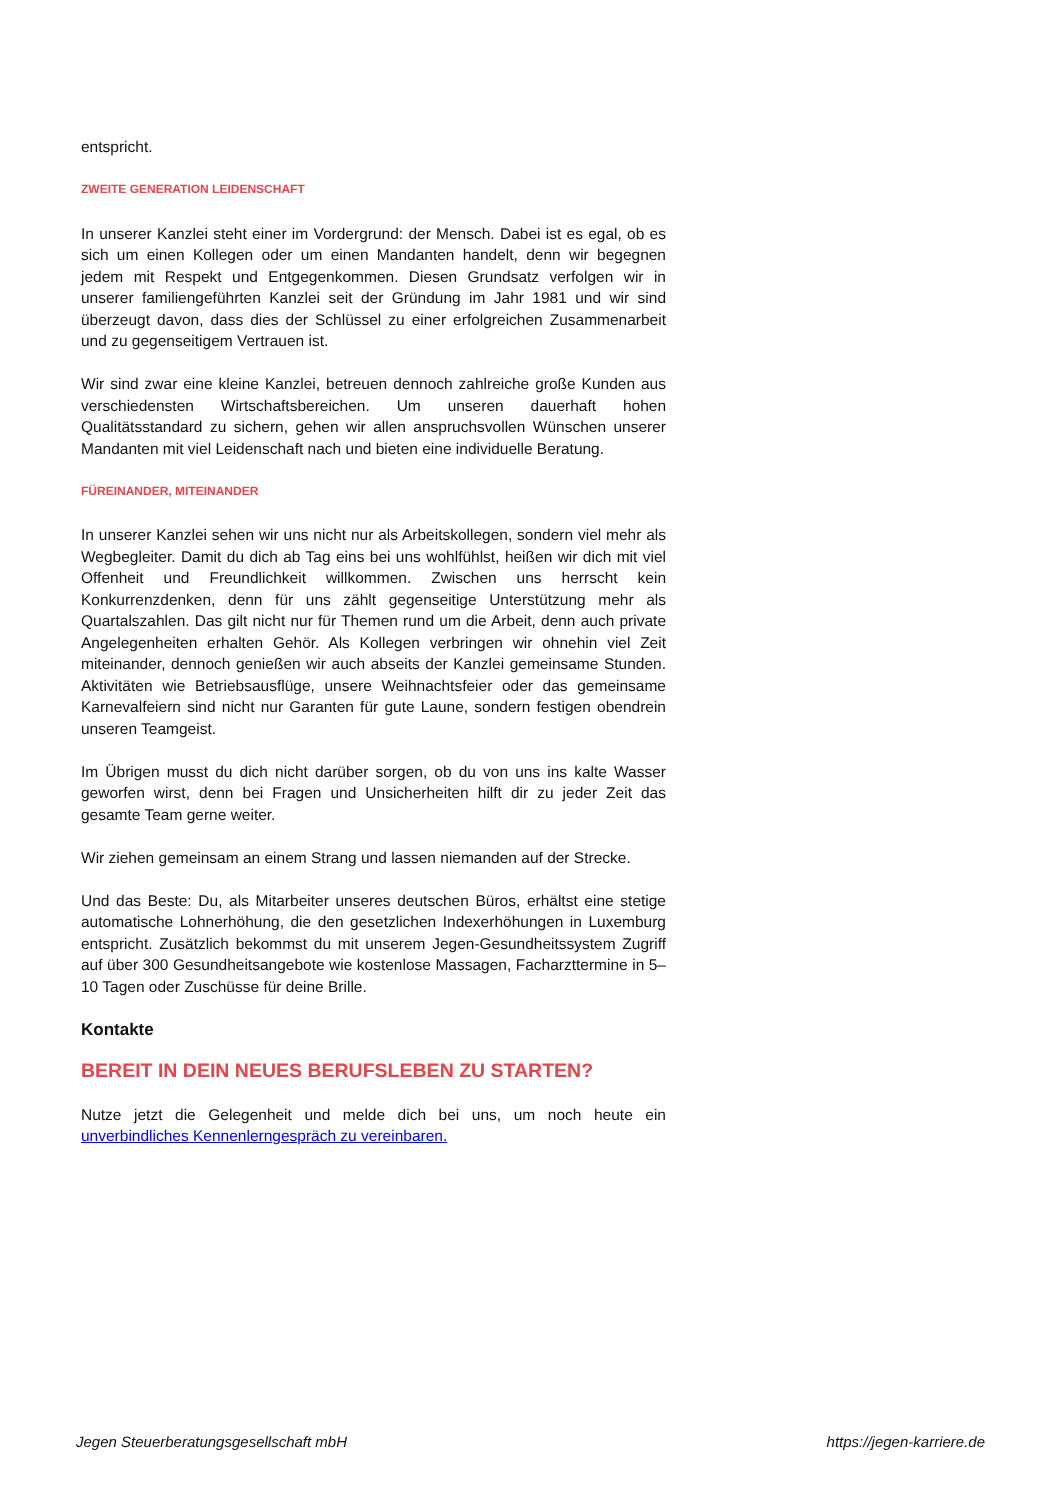entspricht.
ZWEITE GENERATION LEIDENSCHAFT
In unserer Kanzlei steht einer im Vordergrund: der Mensch. Dabei ist es egal, ob es sich um einen Kollegen oder um einen Mandanten handelt, denn wir begegnen jedem mit Respekt und Entgegenkommen. Diesen Grundsatz verfolgen wir in unserer familiengeführten Kanzlei seit der Gründung im Jahr 1981 und wir sind überzeugt davon, dass dies der Schlüssel zu einer erfolgreichen Zusammenarbeit und zu gegenseitigem Vertrauen ist.
Wir sind zwar eine kleine Kanzlei, betreuen dennoch zahlreiche große Kunden aus verschiedensten Wirtschaftsbereichen. Um unseren dauerhaft hohen Qualitätsstandard zu sichern, gehen wir allen anspruchsvollen Wünschen unserer Mandanten mit viel Leidenschaft nach und bieten eine individuelle Beratung.
FÜREINANDER, MITEINANDER
In unserer Kanzlei sehen wir uns nicht nur als Arbeitskollegen, sondern viel mehr als Wegbegleiter. Damit du dich ab Tag eins bei uns wohlfühlst, heißen wir dich mit viel Offenheit und Freundlichkeit willkommen. Zwischen uns herrscht kein Konkurrenzdenken, denn für uns zählt gegenseitige Unterstützung mehr als Quartalszahlen. Das gilt nicht nur für Themen rund um die Arbeit, denn auch private Angelegenheiten erhalten Gehör. Als Kollegen verbringen wir ohnehin viel Zeit miteinander, dennoch genießen wir auch abseits der Kanzlei gemeinsame Stunden. Aktivitäten wie Betriebsausflüge, unsere Weihnachtsfeier oder das gemeinsame Karnevalfeiern sind nicht nur Garanten für gute Laune, sondern festigen obendrein unseren Teamgeist.
Im Übrigen musst du dich nicht darüber sorgen, ob du von uns ins kalte Wasser geworfen wirst, denn bei Fragen und Unsicherheiten hilft dir zu jeder Zeit das gesamte Team gerne weiter.
Wir ziehen gemeinsam an einem Strang und lassen niemanden auf der Strecke.
Und das Beste: Du, als Mitarbeiter unseres deutschen Büros, erhältst eine stetige automatische Lohnerhöhung, die den gesetzlichen Indexerhöhungen in Luxemburg entspricht. Zusätzlich bekommst du mit unserem Jegen-Gesundheitssystem Zugriff auf über 300 Gesundheitsangebote wie kostenlose Massagen, Facharzttermine in 5–10 Tagen oder Zuschüsse für deine Brille.
Kontakte
BEREIT IN DEIN NEUES BERUFSLEBEN ZU STARTEN?
Nutze jetzt die Gelegenheit und melde dich bei uns, um noch heute ein unverbindliches Kennenlerngespräch zu vereinbaren.
Jegen Steuerberatungsgesellschaft mbH https://jegen-karriere.de